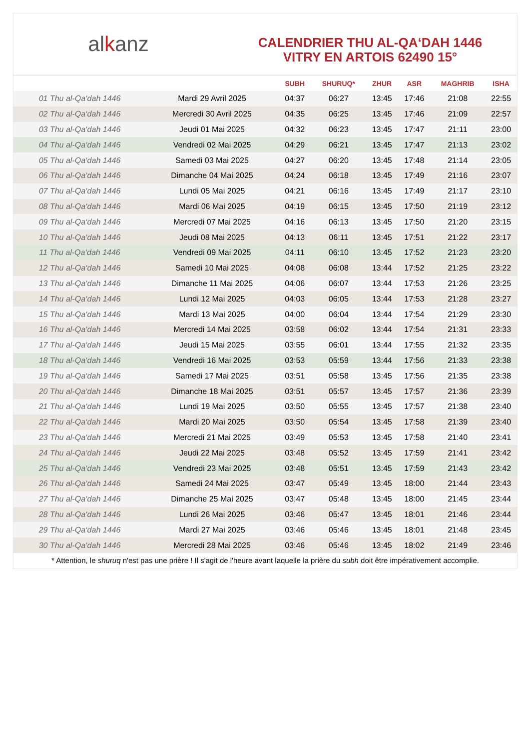al k anz
CALENDRIER THU AL-QA‘DAH 1446
VITRY EN ARTOIS 62490 15°
| | | SUBH | SHURUQ* | ZHUR | ASR | MAGHRIB | ISHA |
| --- | --- | --- | --- | --- | --- | --- | --- |
| 01 Thu al-Qa‘dah 1446 | Mardi 29 Avril 2025 | 04:37 | 06:27 | 13:45 | 17:46 | 21:08 | 22:55 |
| 02 Thu al-Qa‘dah 1446 | Mercredi 30 Avril 2025 | 04:35 | 06:25 | 13:45 | 17:46 | 21:09 | 22:57 |
| 03 Thu al-Qa‘dah 1446 | Jeudi 01 Mai 2025 | 04:32 | 06:23 | 13:45 | 17:47 | 21:11 | 23:00 |
| 04 Thu al-Qa‘dah 1446 | Vendredi 02 Mai 2025 | 04:29 | 06:21 | 13:45 | 17:47 | 21:13 | 23:02 |
| 05 Thu al-Qa‘dah 1446 | Samedi 03 Mai 2025 | 04:27 | 06:20 | 13:45 | 17:48 | 21:14 | 23:05 |
| 06 Thu al-Qa‘dah 1446 | Dimanche 04 Mai 2025 | 04:24 | 06:18 | 13:45 | 17:49 | 21:16 | 23:07 |
| 07 Thu al-Qa‘dah 1446 | Lundi 05 Mai 2025 | 04:21 | 06:16 | 13:45 | 17:49 | 21:17 | 23:10 |
| 08 Thu al-Qa‘dah 1446 | Mardi 06 Mai 2025 | 04:19 | 06:15 | 13:45 | 17:50 | 21:19 | 23:12 |
| 09 Thu al-Qa‘dah 1446 | Mercredi 07 Mai 2025 | 04:16 | 06:13 | 13:45 | 17:50 | 21:20 | 23:15 |
| 10 Thu al-Qa‘dah 1446 | Jeudi 08 Mai 2025 | 04:13 | 06:11 | 13:45 | 17:51 | 21:22 | 23:17 |
| 11 Thu al-Qa‘dah 1446 | Vendredi 09 Mai 2025 | 04:11 | 06:10 | 13:45 | 17:52 | 21:23 | 23:20 |
| 12 Thu al-Qa‘dah 1446 | Samedi 10 Mai 2025 | 04:08 | 06:08 | 13:44 | 17:52 | 21:25 | 23:22 |
| 13 Thu al-Qa‘dah 1446 | Dimanche 11 Mai 2025 | 04:06 | 06:07 | 13:44 | 17:53 | 21:26 | 23:25 |
| 14 Thu al-Qa‘dah 1446 | Lundi 12 Mai 2025 | 04:03 | 06:05 | 13:44 | 17:53 | 21:28 | 23:27 |
| 15 Thu al-Qa‘dah 1446 | Mardi 13 Mai 2025 | 04:00 | 06:04 | 13:44 | 17:54 | 21:29 | 23:30 |
| 16 Thu al-Qa‘dah 1446 | Mercredi 14 Mai 2025 | 03:58 | 06:02 | 13:44 | 17:54 | 21:31 | 23:33 |
| 17 Thu al-Qa‘dah 1446 | Jeudi 15 Mai 2025 | 03:55 | 06:01 | 13:44 | 17:55 | 21:32 | 23:35 |
| 18 Thu al-Qa‘dah 1446 | Vendredi 16 Mai 2025 | 03:53 | 05:59 | 13:44 | 17:56 | 21:33 | 23:38 |
| 19 Thu al-Qa‘dah 1446 | Samedi 17 Mai 2025 | 03:51 | 05:58 | 13:45 | 17:56 | 21:35 | 23:38 |
| 20 Thu al-Qa‘dah 1446 | Dimanche 18 Mai 2025 | 03:51 | 05:57 | 13:45 | 17:57 | 21:36 | 23:39 |
| 21 Thu al-Qa‘dah 1446 | Lundi 19 Mai 2025 | 03:50 | 05:55 | 13:45 | 17:57 | 21:38 | 23:40 |
| 22 Thu al-Qa‘dah 1446 | Mardi 20 Mai 2025 | 03:50 | 05:54 | 13:45 | 17:58 | 21:39 | 23:40 |
| 23 Thu al-Qa‘dah 1446 | Mercredi 21 Mai 2025 | 03:49 | 05:53 | 13:45 | 17:58 | 21:40 | 23:41 |
| 24 Thu al-Qa‘dah 1446 | Jeudi 22 Mai 2025 | 03:48 | 05:52 | 13:45 | 17:59 | 21:41 | 23:42 |
| 25 Thu al-Qa‘dah 1446 | Vendredi 23 Mai 2025 | 03:48 | 05:51 | 13:45 | 17:59 | 21:43 | 23:42 |
| 26 Thu al-Qa‘dah 1446 | Samedi 24 Mai 2025 | 03:47 | 05:49 | 13:45 | 18:00 | 21:44 | 23:43 |
| 27 Thu al-Qa‘dah 1446 | Dimanche 25 Mai 2025 | 03:47 | 05:48 | 13:45 | 18:00 | 21:45 | 23:44 |
| 28 Thu al-Qa‘dah 1446 | Lundi 26 Mai 2025 | 03:46 | 05:47 | 13:45 | 18:01 | 21:46 | 23:44 |
| 29 Thu al-Qa‘dah 1446 | Mardi 27 Mai 2025 | 03:46 | 05:46 | 13:45 | 18:01 | 21:48 | 23:45 |
| 30 Thu al-Qa‘dah 1446 | Mercredi 28 Mai 2025 | 03:46 | 05:46 | 13:45 | 18:02 | 21:49 | 23:46 |
* Attention, le shuruq n'est pas une prière ! Il s'agit de l'heure avant laquelle la prière du subh doit être impérativement accomplie.